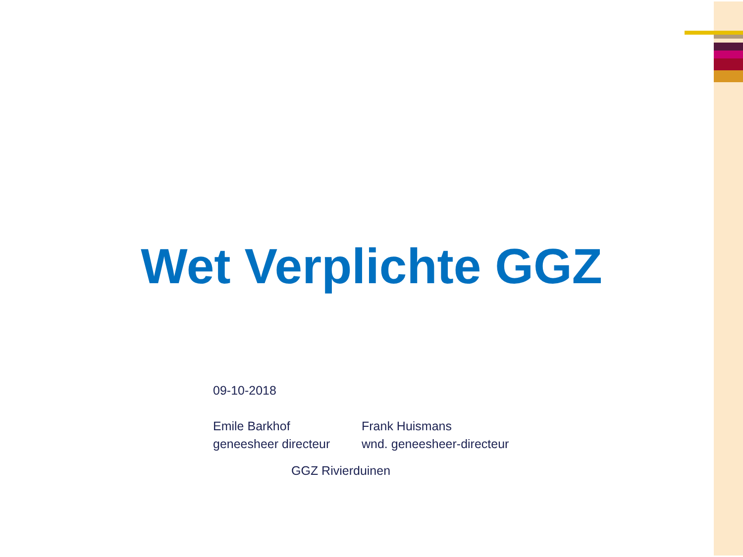Wet Verplichte GGZ
09-10-2018
Emile Barkhof
geneesheer directeur
Frank Huismans
wnd. geneesheer-directeur
GGZ Rivierduinen